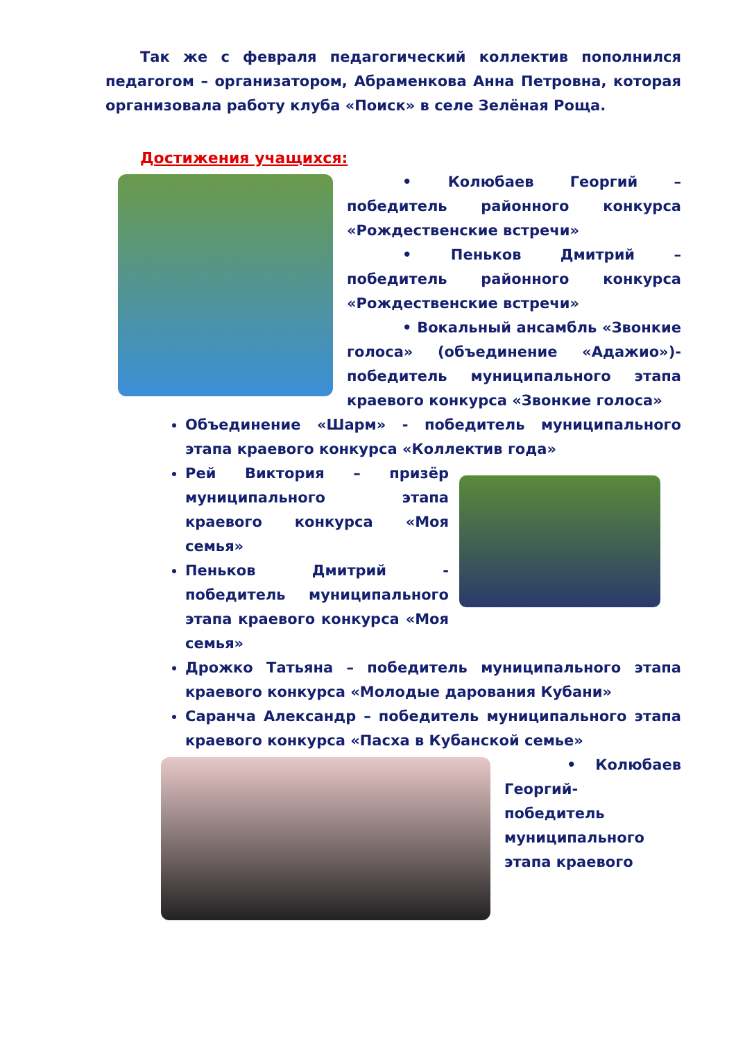Так же с февраля педагогический коллектив пополнился педагогом – организатором, Абраменкова Анна Петровна, которая организовала работу клуба «Поиск» в селе Зелёная Роща.
Достижения учащихся:
• Колюбаев Георгий – победитель районного конкурса «Рождественские встречи»
• Пеньков Дмитрий – победитель районного конкурса «Рождественские встречи»
• Вокальный ансамбль «Звонкие голоса» (объединение «Адажио»)- победитель муниципального этапа краевого конкурса «Звонкие голоса»
Объединение «Шарм» - победитель муниципального этапа краевого конкурса «Коллектив года»
Рей Виктория – призёр муниципального этапа краевого конкурса «Моя семья»
Пеньков Дмитрий - победитель муниципального этапа краевого конкурса «Моя семья»
Дрожко Татьяна – победитель муниципального этапа краевого конкурса «Молодые дарования Кубани»
Саранча Александр – победитель муниципального этапа краевого конкурса «Пасха в Кубанской семье»
• Колюбаев Георгий- победитель муниципального этапа краевого